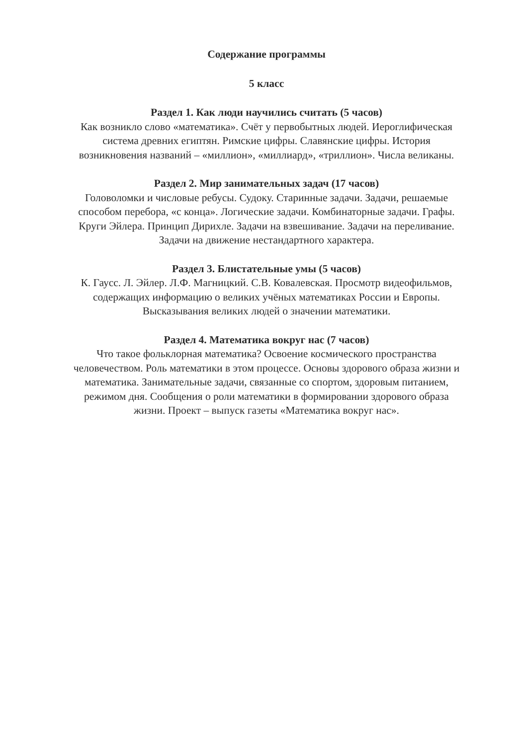Содержание программы
5 класс
Раздел 1. Как люди научились считать (5 часов)
Как возникло слово «математика». Счёт у первобытных людей. Иероглифическая система древних египтян. Римские цифры. Славянские цифры. История возникновения названий – «миллион», «миллиард», «триллион». Числа великаны.
Раздел 2. Мир занимательных задач (17 часов)
Головоломки и числовые ребусы. Судоку. Старинные задачи. Задачи, решаемые способом перебора, «с конца». Логические задачи. Комбинаторные задачи. Графы. Круги Эйлера. Принцип Дирихле. Задачи на взвешивание. Задачи на переливание. Задачи на движение нестандартного характера.
Раздел 3. Блистательные умы (5 часов)
К. Гаусс. Л. Эйлер. Л.Ф. Магницкий. С.В. Ковалевская. Просмотр видеофильмов, содержащих информацию о великих учёных математиках России и Европы. Высказывания великих людей о значении математики.
Раздел 4. Математика вокруг нас (7 часов)
Что такое фольклорная математика? Освоение космического пространства человечеством. Роль математики в этом процессе. Основы здорового образа жизни и математика. Занимательные задачи, связанные со спортом, здоровым питанием, режимом дня. Сообщения о роли математики в формировании здорового образа жизни. Проект – выпуск газеты «Математика вокруг нас».